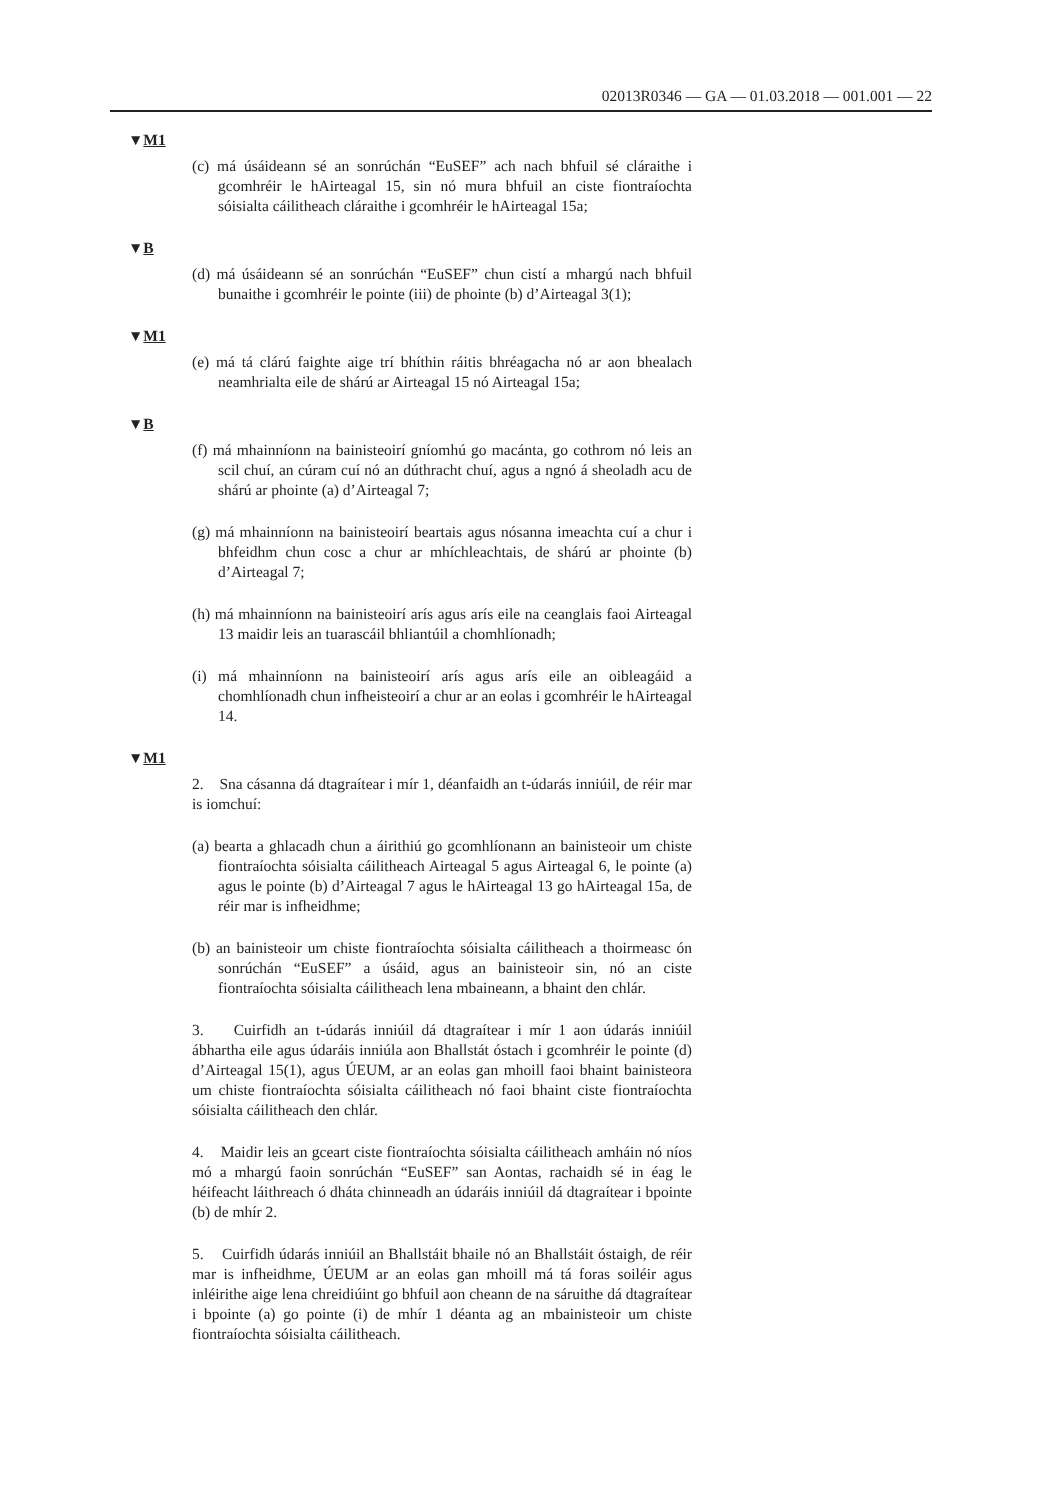02013R0346 — GA — 01.03.2018 — 001.001 — 22
▼M1
(c) má úsáideann sé an sonrúchán “EuSEF” ach nach bhfuil sé cláraithe i gcomhréir le hAirteagal 15, sin nó mura bhfuil an ciste fiontraíochta sóisialta cáilitheach cláraithe i gcomhréir le hAirteagal 15a;
▼B
(d) má úsáideann sé an sonrúchán “EuSEF” chun cistí a mhargú nach bhfuil bunaithe i gcomhréir le pointe (iii) de phointe (b) d’Airteagal 3(1);
▼M1
(e) má tá clárú faighte aige trí bhíthin ráitis bhréagacha nó ar aon bhealach neamhrialta eile de shárú ar Airteagal 15 nó Airteagal 15a;
▼B
(f) má mhainníonn na bainisteoirí gníomhú go macánta, go cothrom nó leis an scil chuí, an cúram cuí nó an dúthracht chuí, agus a ngnó á sheoladh acu de shárú ar phointe (a) d’Airteagal 7;
(g) má mhainníonn na bainisteoirí beartais agus nósanna imeachta cuí a chur i bhfeidhm chun cosc a chur ar mhíchleachtais, de shárú ar phointe (b) d’Airteagal 7;
(h) má mhainníonn na bainisteoirí arís agus arís eile na ceanglais faoi Airteagal 13 maidir leis an tuarascáil bhliantúil a chomhlíonadh;
(i) má mhainníonn na bainisteoirí arís agus arís eile an oibleagáid a chomhlíonadh chun infheisteoirí a chur ar an eolas i gcomhréir le hAirteagal 14.
▼M1
2. Sna cásanna dá dtagraítear i mír 1, déanfaidh an t-údarás inniúil, de réir mar is iomchuí:
(a) bearta a ghlacadh chun a áirithiú go gcomhlíonann an bainisteoir um chiste fiontraíochta sóisialta cáilitheach Airteagal 5 agus Airteagal 6, le pointe (a) agus le pointe (b) d’Airteagal 7 agus le hAirteagal 13 go hAirteagal 15a, de réir mar is infheidhme;
(b) an bainisteoir um chiste fiontraíochta sóisialta cáilitheach a thoirmeasc ón sonrúchán “EuSEF” a úsáid, agus an bainisteoir sin, nó an ciste fiontraíochta sóisialta cáilitheach lena mbaineann, a bhaint den chlár.
3. Cuirfidh an t-údarás inniúil dá dtagraítear i mír 1 aon údarás inniúil ábhartha eile agus údaráis inniúla aon Bhallstát óstach i gcomhréir le pointe (d) d’Airteagal 15(1), agus ÚEUM, ar an eolas gan mhoill faoi bhaint bainisteora um chiste fiontraíochta sóisialta cáilitheach nó faoi bhaint ciste fiontraíochta sóisialta cáilitheach den chlár.
4. Maidir leis an gceart ciste fiontraíochta sóisialta cáilitheach amháin nó níos mó a mhargú faoin sonrúchán “EuSEF” san Aontas, rachaidh sé in éag le héifeacht láithreach ó dháta chinneadh an údaráis inniúil dá dtagraítear i bpointe (b) de mhír 2.
5. Cuirfidh údarás inniúil an Bhallstáit bhaile nó an Bhallstáit óstaigh, de réir mar is infheidhme, ÚEUM ar an eolas gan mhoill má tá foras soiléir agus inléirithe aige lena chreidiúint go bhfuil aon cheann de na sáruithe dá dtagraítear i bpointe (a) go pointe (i) de mhír 1 déanta ag an mbainisteoir um chiste fiontraíochta sóisialta cáilitheach.